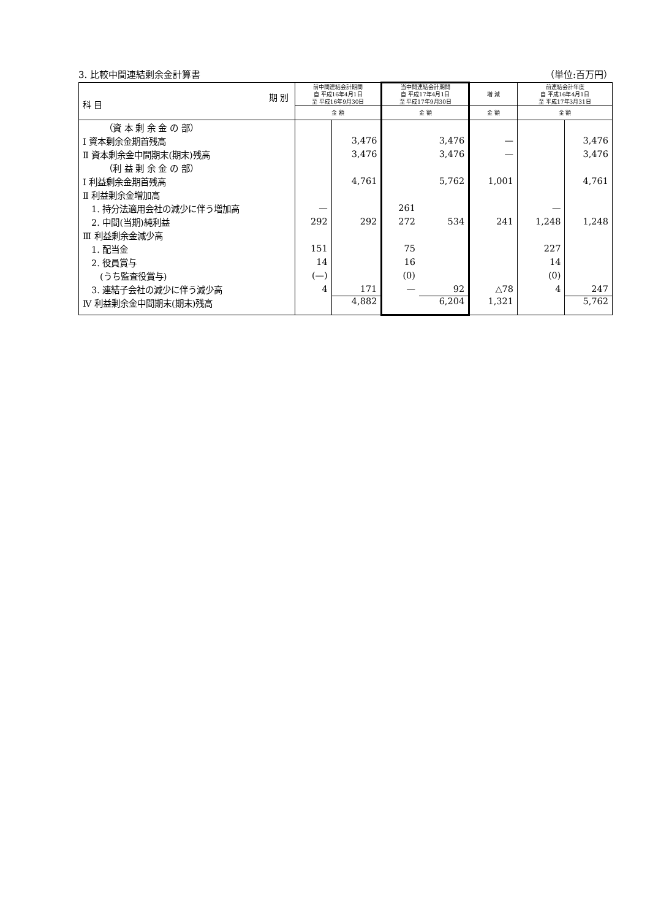3. 比較中間連結剰余金計算書 （単位:百万円）
| 期 別 科 目 | 前中間連結会計期間 自 平成16年4月1日 至 平成16年9月30日 | | 当中間連結会計期間 自 平成17年4月1日 至 平成17年9月30日 | | 増 減 | 前連結会計年度 自 平成16年4月1日 至 平成17年3月31日 | |
| --- | --- | --- | --- | --- | --- | --- | --- |
| | 金 額 | | 金 額 | | 金 額 | 金 額 | |
| （資 本 剰 余 金 の 部） | | | | | | | |
| Ⅰ 資本剰余金期首残高 | | 3,476 | | 3,476 | — | | 3,476 |
| Ⅱ 資本剰余金中間期末(期末)残高 | | 3,476 | | 3,476 | — | | 3,476 |
| （利 益 剰 余 金 の 部） | | | | | | | |
| Ⅰ 利益剰余金期首残高 | | 4,761 | | 5,762 | 1,001 | | 4,761 |
| Ⅱ 利益剰余金増加高 | | | | | | | |
| 1. 持分法適用会社の減少に伴う増加高 | — | | 261 | | | — | |
| 2. 中間(当期)純利益 | 292 | 292 | 272 | 534 | 241 | 1,248 | 1,248 |
| Ⅲ 利益剰余金減少高 | | | | | | | |
| 1. 配当金 | 151 | | 75 | | | 227 | |
| 2. 役員賞与 | 14 | | 16 | | | 14 | |
| (うち監査役賞与) | (—) | | (0) | | | (0) | |
| 3. 連結子会社の減少に伴う減少高 | 4 | 171 | — | 92 | △78 | 4 | 247 |
| Ⅳ 利益剰余金中間期末(期末)残高 | | 4,882 | | 6,204 | 1,321 | | 5,762 |